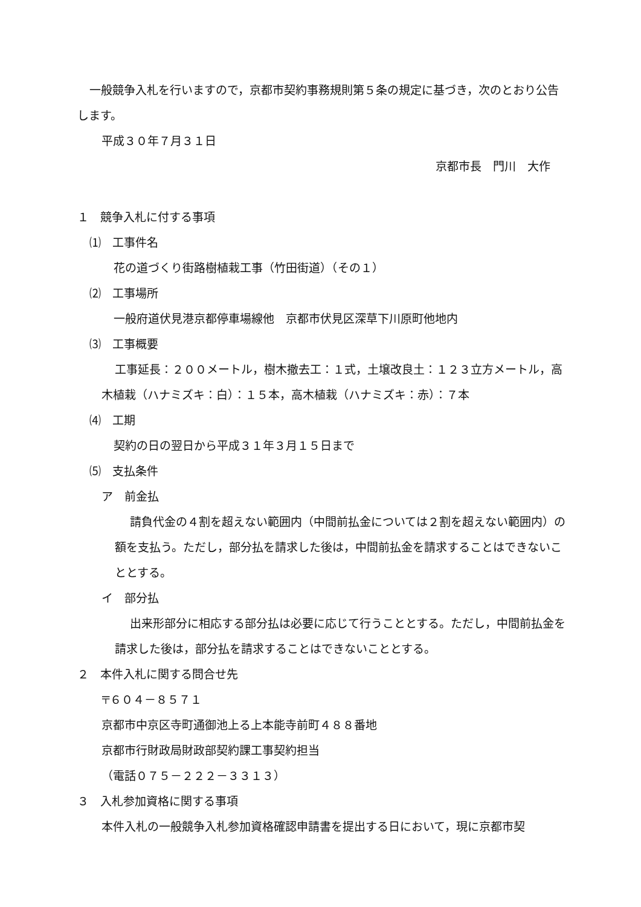一般競争入札を行いますので，京都市契約事務規則第５条の規定に基づき，次のとおり公告します。
平成３０年７月３１日
京都市長　門川　大作
１　競争入札に付する事項
⑴　工事件名
花の道づくり街路樹植栽工事（竹田街道）（その１）
⑵　工事場所
一般府道伏見港京都停車場線他　京都市伏見区深草下川原町他地内
⑶　工事概要
工事延長：２００メートル，樹木撤去工：１式，土壌改良土：１２３立方メートル，高木植栽（ハナミズキ：白）：１５本，高木植栽（ハナミズキ：赤）：７本
⑷　工期
契約の日の翌日から平成３１年３月１５日まで
⑸　支払条件
ア　前金払
請負代金の４割を超えない範囲内（中間前払金については２割を超えない範囲内）の額を支払う。ただし，部分払を請求した後は，中間前払金を請求することはできないこととする。
イ　部分払
出来形部分に相応する部分払は必要に応じて行うこととする。ただし，中間前払金を請求した後は，部分払を請求することはできないこととする。
２　本件入札に関する問合せ先
〒６０４－８５７１
京都市中京区寺町通御池上る上本能寺前町４８８番地
京都市行財政局財政部契約課工事契約担当
（電話０７５－２２２－３３１３）
３　入札参加資格に関する事項
本件入札の一般競争入札参加資格確認申請書を提出する日において，現に京都市契